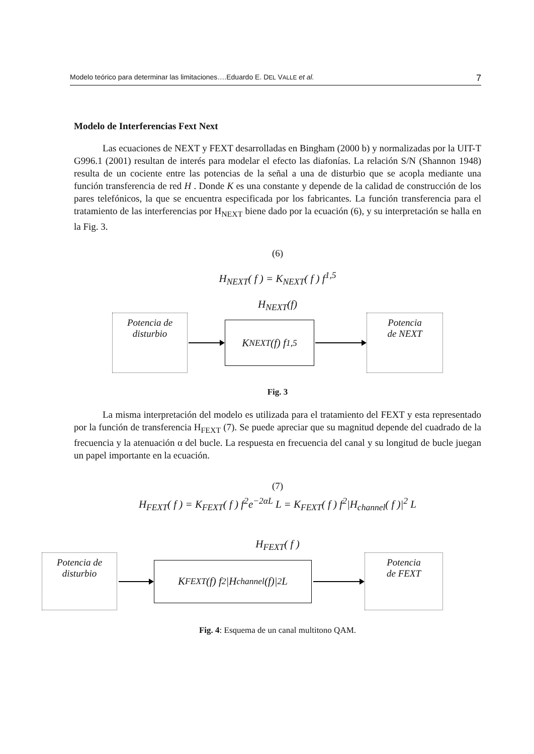Modelo teórico para determinar las limitaciones….Eduardo E. DEL VALLE et al. 7
Modelo de Interferencias Fext Next
Las ecuaciones de NEXT y FEXT desarrolladas en Bingham (2000 b) y normalizadas por la UIT-T G996.1 (2001) resultan de interés para modelar el efecto las diafonías. La relación S/N (Shannon 1948) resulta de un cociente entre las potencias de la señal a una de disturbio que se acopla mediante una función transferencia de red H . Donde K es una constante y depende de la calidad de construcción de los pares telefónicos, la que se encuentra especificada por los fabricantes. La función transferencia para el tratamiento de las interferencias por H<sub>NEXT</sub> biene dado por la ecuación (6), y su interpretación se halla en la Fig. 3.
(6)
H<sub>NEXT</sub>( f ) = K<sub>NEXT</sub>( f ) f<sup>1,5</sup>
H<sub>NEXT</sub>(f)
Potencia de
disturbio
K<sub>NEXT</sub>(f) f<sup>1,5</sup>
Potencia
de NEXT
Fig. 3
La misma interpretación del modelo es utilizada para el tratamiento del FEXT y esta representado por la función de transferencia H<sub>FEXT</sub> (7). Se puede apreciar que su magnitud depende del cuadrado de la frecuencia y la atenuación α del bucle. La respuesta en frecuencia del canal y su longitud de bucle juegan un papel importante en la ecuación.
(7)
H<sub>FEXT</sub>( f ) = K<sub>FEXT</sub>( f ) f<sup>2</sup>e<sup>−2αL</sup> L = K<sub>FEXT</sub>( f ) f<sup>2</sup>|H<sub>channel</sub>( f )|<sup>2</sup> L
H<sub>FEXT</sub>( f )
Potencia de
disturbio
K<sub>FEXT</sub>(f) f<sup>2</sup>|H<sub>channel</sub>(f)|<sup>2</sup> L
Potencia
de FEXT
Fig. 4: Esquema de un canal multitono QAM.